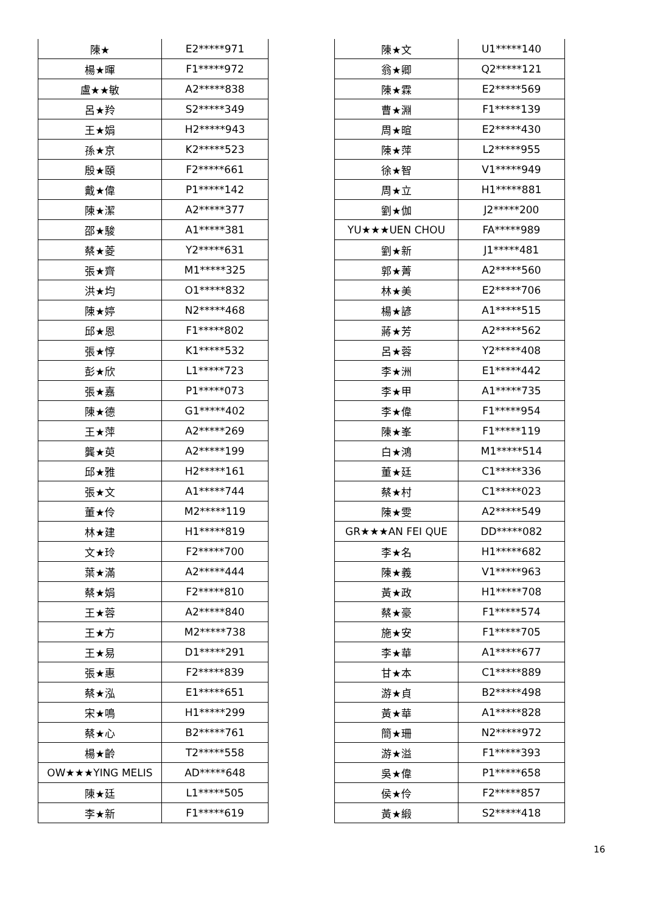| 陳★ | E2*****971 |
| 楊★暉 | F1*****972 |
| 盧★★敏 | A2*****838 |
| 呂★羚 | S2*****349 |
| 王★娟 | H2*****943 |
| 孫★京 | K2*****523 |
| 殷★頤 | F2*****661 |
| 戴★偉 | P1*****142 |
| 陳★潔 | A2*****377 |
| 邵★駿 | A1*****381 |
| 蔡★菱 | Y2*****631 |
| 張★齊 | M1*****325 |
| 洪★均 | O1*****832 |
| 陳★婷 | N2*****468 |
| 邱★恩 | F1*****802 |
| 張★惇 | K1*****532 |
| 彭★欣 | L1*****723 |
| 張★嘉 | P1*****073 |
| 陳★德 | G1*****402 |
| 王★萍 | A2*****269 |
| 龔★萸 | A2*****199 |
| 邱★雅 | H2*****161 |
| 張★文 | A1*****744 |
| 董★伶 | M2*****119 |
| 林★建 | H1*****819 |
| 文★玲 | F2*****700 |
| 葉★滿 | A2*****444 |
| 蔡★娟 | F2*****810 |
| 王★蓉 | A2*****840 |
| 王★方 | M2*****738 |
| 王★易 | D1*****291 |
| 張★惠 | F2*****839 |
| 蔡★泓 | E1*****651 |
| 宋★鳴 | H1*****299 |
| 蔡★心 | B2*****761 |
| 楊★齡 | T2*****558 |
| OW★★★YING MELIS | AD*****648 |
| 陳★廷 | L1*****505 |
| 李★新 | F1*****619 |
| 陳★文 | U1*****140 |
| 翁★卿 | Q2*****121 |
| 陳★霖 | E2*****569 |
| 曹★淵 | F1*****139 |
| 周★暄 | E2*****430 |
| 陳★萍 | L2*****955 |
| 徐★智 | V1*****949 |
| 周★立 | H1*****881 |
| 劉★伽 | J2*****200 |
| YU★★★UEN CHOU | FA*****989 |
| 劉★新 | J1*****481 |
| 郭★菁 | A2*****560 |
| 林★美 | E2*****706 |
| 楊★諺 | A1*****515 |
| 蔣★芳 | A2*****562 |
| 呂★蓉 | Y2*****408 |
| 李★洲 | E1*****442 |
| 李★甲 | A1*****735 |
| 李★偉 | F1*****954 |
| 陳★峯 | F1*****119 |
| 白★鴻 | M1*****514 |
| 董★廷 | C1*****336 |
| 蔡★村 | C1*****023 |
| 陳★雯 | A2*****549 |
| GR★★★AN FEI QUE | DD*****082 |
| 李★名 | H1*****682 |
| 陳★義 | V1*****963 |
| 黃★政 | H1*****708 |
| 蔡★豪 | F1*****574 |
| 施★安 | F1*****705 |
| 李★華 | A1*****677 |
| 甘★本 | C1*****889 |
| 游★貞 | B2*****498 |
| 黃★華 | A1*****828 |
| 簡★珊 | N2*****972 |
| 游★溢 | F1*****393 |
| 吳★偉 | P1*****658 |
| 侯★伶 | F2*****857 |
| 黃★緞 | S2*****418 |
16